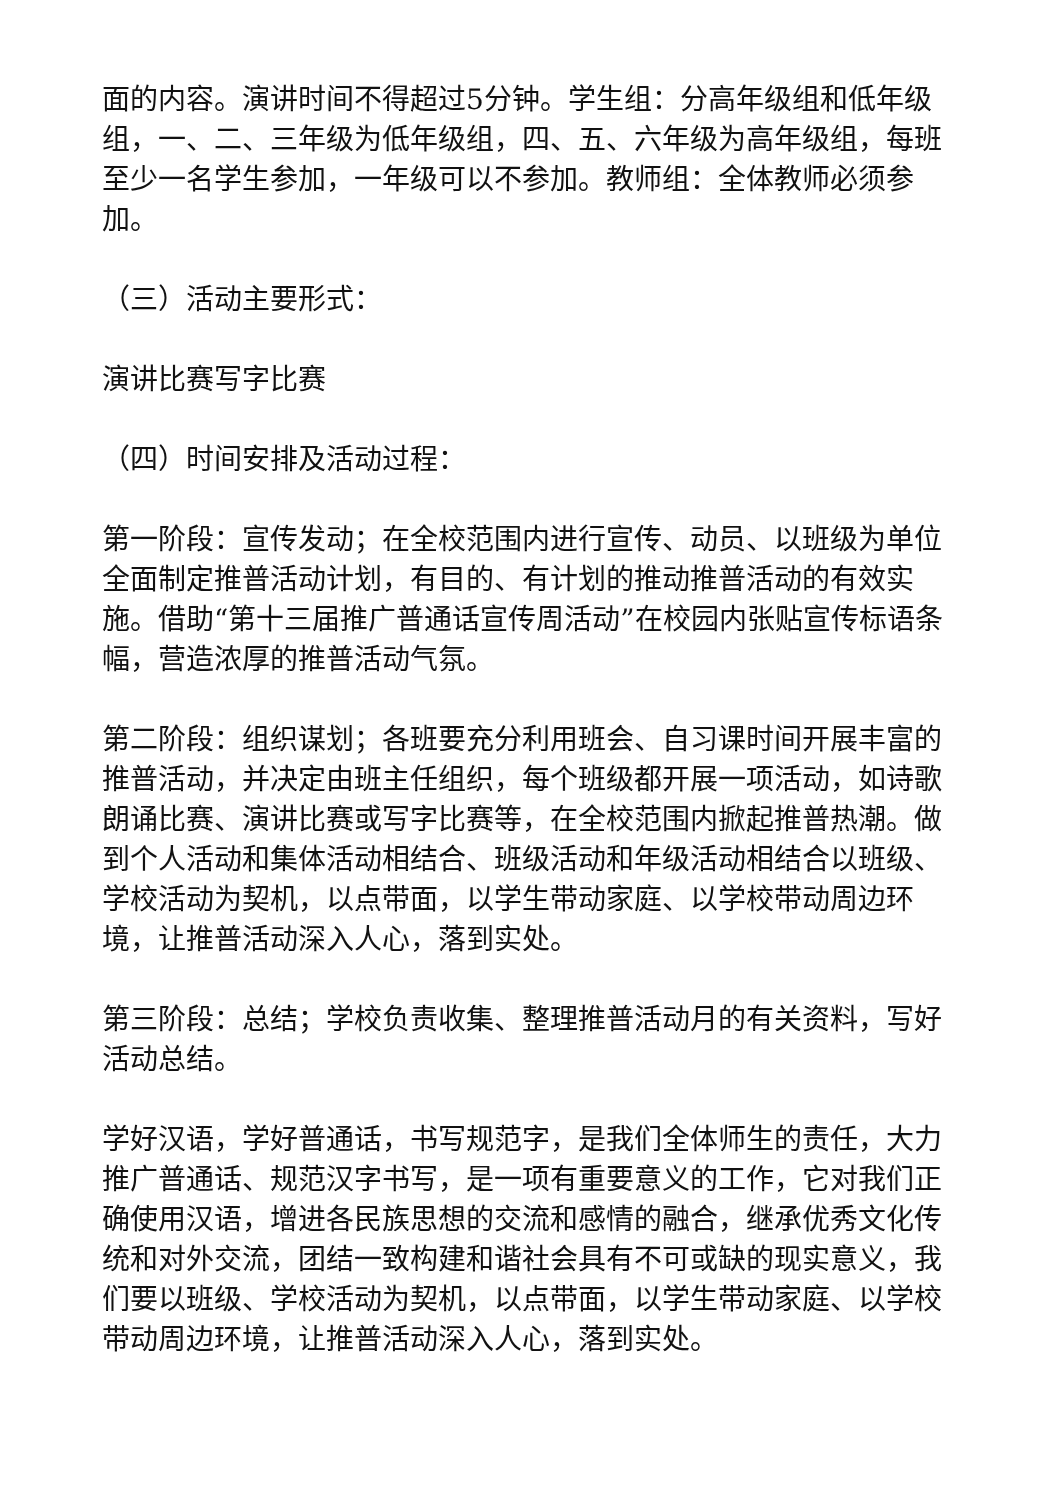面的内容。演讲时间不得超过5分钟。学生组：分高年级组和低年级组，一、二、三年级为低年级组，四、五、六年级为高年级组，每班至少一名学生参加，一年级可以不参加。教师组：全体教师必须参加。
（三）活动主要形式：
演讲比赛写字比赛
（四）时间安排及活动过程：
第一阶段：宣传发动；在全校范围内进行宣传、动员、以班级为单位全面制定推普活动计划，有目的、有计划的推动推普活动的有效实施。借助“第十三届推广普通话宣传周活动”在校园内张贴宣传标语条幅，营造浓厚的推普活动气氛。
第二阶段：组织谋划；各班要充分利用班会、自习课时间开展丰富的推普活动，并决定由班主任组织，每个班级都开展一项活动，如诗歌朗诵比赛、演讲比赛或写字比赛等，在全校范围内掀起推普热潮。做到个人活动和集体活动相结合、班级活动和年级活动相结合以班级、学校活动为契机，以点带面，以学生带动家庭、以学校带动周边环境，让推普活动深入人心，落到实处。
第三阶段：总结；学校负责收集、整理推普活动月的有关资料，写好活动总结。
学好汉语，学好普通话，书写规范字，是我们全体师生的责任，大力推广普通话、规范汉字书写，是一项有重要意义的工作，它对我们正确使用汉语，增进各民族思想的交流和感情的融合，继承优秀文化传统和对外交流，团结一致构建和谐社会具有不可或缺的现实意义，我们要以班级、学校活动为契机，以点带面，以学生带动家庭、以学校带动周边环境，让推普活动深入人心，落到实处。